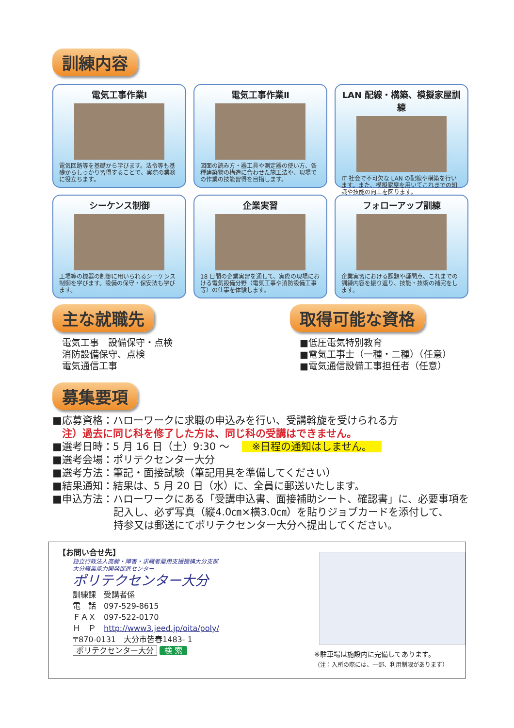訓練内容
電気工事作業Ⅰ
電気回路等を基礎から学びます。法令等も基礎からしっかり習得することで、実際の業務に役立ちます。
電気工事作業Ⅱ
図面の読み方・器工具や測定器の使い方、各種建築物の構造に合わせた施工法や、現場での作業の技能習得を目指します。
LAN 配線・構築、模擬家屋訓練
IT 社会で不可欠な LAN の配線や構築を行います。また、模擬家屋を用いてこれまでの知識や技能の向上を図ります。
シーケンス制御
工場等の機器の制御に用いられるシーケンス制御を学びます。設備の保守・保安法も学びます。
企業実習
18 日間の企業実習を通して、実際の現場における電気設備分野（電気工事や消防設備工事等）の仕事を体験します。
フォローアップ訓練
企業実習における課題や疑問点、これまでの訓練内容を振り返り、技能・技術の補完をします。
主な就職先
電気工事　設備保守・点検
消防設備保守、点検
電気通信工事
取得可能な資格
■低圧電気特別教育
■電気工事士（一種・二種）（任意）
■電気通信設備工事担任者（任意）
募集要項
■応募資格：ハローワークに求職の申込みを行い、受講斡旋を受けられる方
注）過去に同じ科を修了した方は、同じ科の受講はできません。
■選考日時：5 月 16 日（土）9:30 ～ ※日程の通知はしません。
■選考会場：ポリテクセンター大分
■選考方法：筆記・面接試験（筆記用具を準備してください）
■結果通知：結果は、5 月 20 日（水）に、全員に郵送いたします。
■申込方法：ハローワークにある「受講申込書、面接補助シート、確認書」に、必要事項を
記入し、必ず写真（縦4.0㎝×横3.0㎝）を貼りジョブカードを添付して、
持参又は郵送にてポリテクセンター大分へ提出してください。
【お問い合せ先】
独立行政法人高齢・障害・求職者雇用支援機構大分支部
大分職業能力開発促進センター
ポリテクセンター大分
訓練課　受講者係
電　話　097-529-8615
ＦＡＸ　097-522-0170
Ｈ　Ｐ　http://www3.jeed.jp/oita/poly/
〒870-0131　大分市皆春1483- 1
ポリテクセンター大分 検 索
※駐車場は施設内に完備してあります。
（注：入所の際には、一部、利用制限があります）